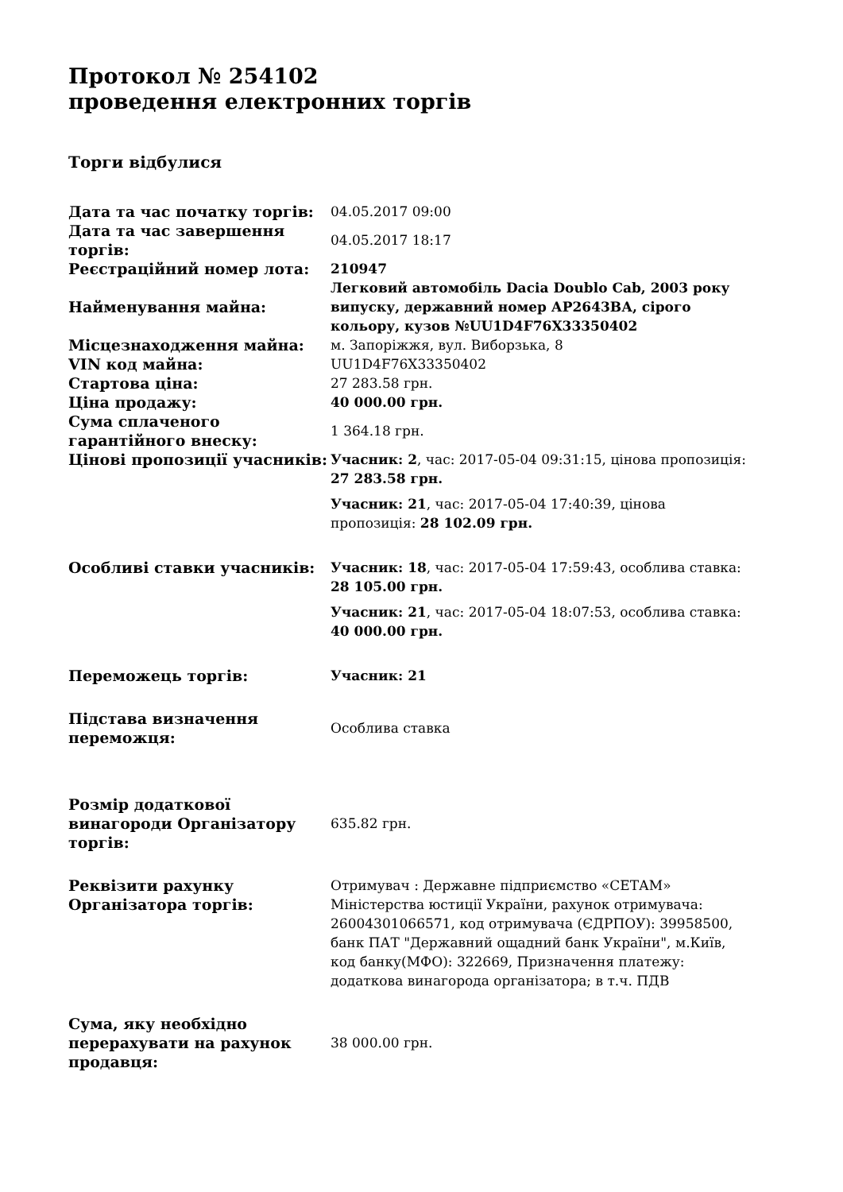Протокол № 254102
проведення електронних торгів
Торги відбулися
| Дата та час початку торгів: | 04.05.2017 09:00 |
| Дата та час завершення торгів: | 04.05.2017 18:17 |
| Реєстраційний номер лота: | 210947 |
| Найменування майна: | Легковий автомобіль Dacia Doublo Cab, 2003 року випуску, державний номер АР2643ВА, сірого кольору, кузов №UU1D4F76X33350402 |
| Місцезнаходження майна: | м. Запоріжжя, вул. Виборзька, 8 |
| VIN код майна: | UU1D4F76X33350402 |
| Стартова ціна: | 27 283.58 грн. |
| Ціна продажу: | 40 000.00 грн. |
| Сума сплаченого гарантійного внеску: | 1 364.18 грн. |
| Цінові пропозиції учасників: | Учасник: 2 , час: 2017-05-04 09:31:15, цінова пропозиція: 27 283.58 грн. Учасник: 21 , час: 2017-05-04 17:40:39, цінова пропозиція: 28 102.09 грн. |
| Особливі ставки учасників: | Учасник: 18 , час: 2017-05-04 17:59:43, особлива ставка: 28 105.00 грн. Учасник: 21 , час: 2017-05-04 18:07:53, особлива ставка: 40 000.00 грн. |
| Переможець торгів: | Учасник: 21 |
| Підстава визначення переможця: | Особлива ставка |
| Розмір додаткової винагороди Організатору торгів: | 635.82 грн. |
| Реквізити рахунку Організатора торгів: | Отримувач : Державне підприємство «СЕТАМ» Міністерства юстиції України, рахунок отримувача: 26004301066571, код отримувача (ЄДРПОУ): 39958500, банк ПАТ "Державний ощадний банк України", м.Київ, код банку(МФО): 322669, Призначення платежу: додаткова винагорода організатора; в т.ч. ПДВ |
| Сума, яку необхідно перерахувати на рахунок продавця: | 38 000.00 грн. |